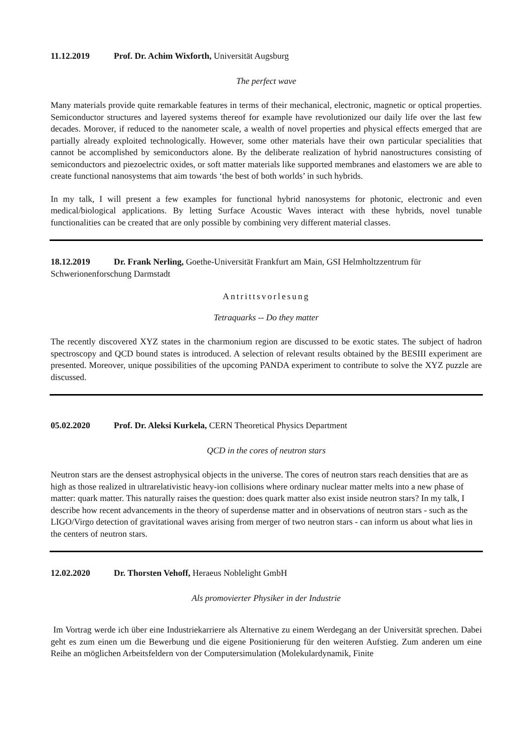11.12.2019 Prof. Dr. Achim Wixforth, Universität Augsburg
The perfect wave
Many materials provide quite remarkable features in terms of their mechanical, electronic, magnetic or optical properties. Semiconductor structures and layered systems thereof for example have revolutionized our daily life over the last few decades. Morover, if reduced to the nanometer scale, a wealth of novel properties and physical effects emerged that are partially already exploited technologically. However, some other materials have their own particular specialities that cannot be accomplished by semiconductors alone. By the deliberate realization of hybrid nanostructures consisting of semiconductors and piezoelectric oxides, or soft matter materials like supported membranes and elastomers we are able to create functional nanosystems that aim towards ‘the best of both worlds’ in such hybrids.
In my talk, I will present a few examples for functional hybrid nanosystems for photonic, electronic and even medical/biological applications. By letting Surface Acoustic Waves interact with these hybrids, novel tunable functionalities can be created that are only possible by combining very different material classes.
18.12.2019 Dr. Frank Nerling, Goethe-Universität Frankfurt am Main, GSI Helmholtzzentrum für Schwerionenforschung Darmstadt
Antrittsvorlesung
Tetraquarks -- Do they matter
The recently discovered XYZ states in the charmonium region are discussed to be exotic states. The subject of hadron spectroscopy and QCD bound states is introduced. A selection of relevant results obtained by the BESIII experiment are presented. Moreover, unique possibilities of the upcoming PANDA experiment to contribute to solve the XYZ puzzle are discussed.
05.02.2020 Prof. Dr. Aleksi Kurkela, CERN Theoretical Physics Department
QCD in the cores of neutron stars
Neutron stars are the densest astrophysical objects in the universe. The cores of neutron stars reach densities that are as high as those realized in ultrarelativistic heavy-ion collisions where ordinary nuclear matter melts into a new phase of matter: quark matter. This naturally raises the question: does quark matter also exist inside neutron stars? In my talk, I describe how recent advancements in the theory of superdense matter and in observations of neutron stars - such as the LIGO/Virgo detection of gravitational waves arising from merger of two neutron stars - can inform us about what lies in the centers of neutron stars.
12.02.2020 Dr. Thorsten Vehoff, Heraeus Noblelight GmbH
Als promovierter Physiker in der Industrie
Im Vortrag werde ich über eine Industriekarriere als Alternative zu einem Werdegang an der Universität sprechen. Dabei geht es zum einen um die Bewerbung und die eigene Positionierung für den weiteren Aufstieg. Zum anderen um eine Reihe an möglichen Arbeitsfeldern von der Computersimulation (Molekulardynamik, Finite